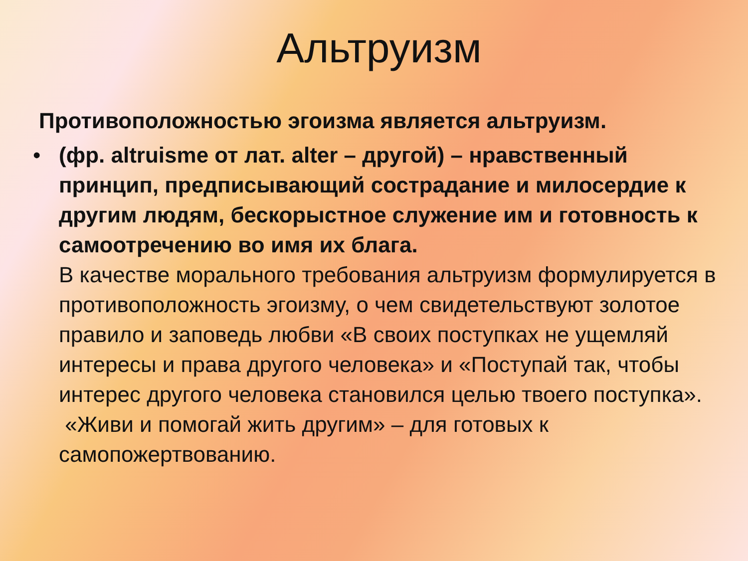Альтруизм
Противоположностью эгоизма является альтруизм.
• (фр. altruisme от лат. alter – другой) – нравственный принцип, предписывающий сострадание и милосердие к другим людям, бескорыстное служение им и готовность к самоотречению во имя их блага.
В качестве морального требования альтруизм формулируется в противоположность эгоизму, о чем свидетельствуют золотое правило и заповедь любви «В своих поступках не ущемляй интересы и права другого человека» и «Поступай так, чтобы интерес другого человека становился целью твоего поступка».
«Живи и помогай жить другим» – для готовых к самопожертвованию.